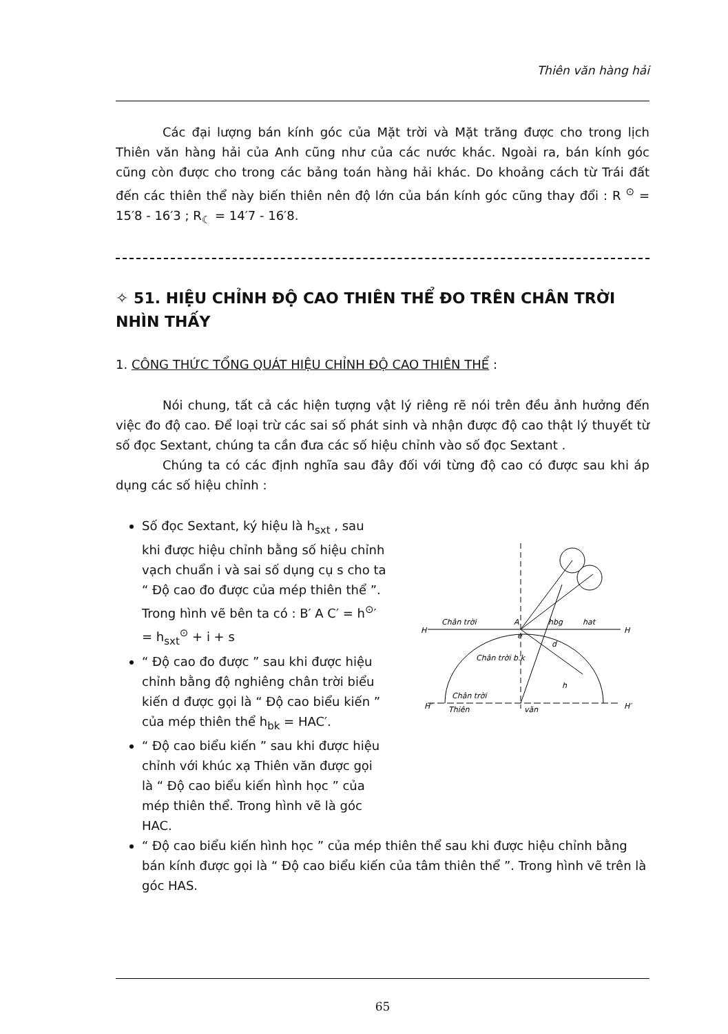Thiên văn hàng hải
Các đại lượng bán kính góc của Mặt trời và Mặt trăng được cho trong lịch Thiên văn hàng hải của Anh cũng như của các nước khác. Ngoài ra, bán kính góc cũng còn được cho trong các bảng toán hàng hải khác. Do khoảng cách từ Trái đất đến các thiên thể này biến thiên nên độ lớn của bán kính góc cũng thay đổi : R <sup>⊙</sup> = 15′8 - 16′3 ; R<sub>☾</sub> = 14′7 - 16′8.
✧ 51. HIỆU CHỈNH ĐỘ CAO THIÊN THỂ ĐO TRÊN CHÂN TRỜI NHÌN THẤY
1. CÔNG THỨC TỔNG QUÁT HIỆU CHỈNH ĐỘ CAO THIÊN THỂ :
Nói chung, tất cả các hiện tượng vật lý riêng rẽ nói trên đều ảnh hưởng đến việc đo độ cao. Để loại trừ các sai số phát sinh và nhận được độ cao thật lý thuyết từ số đọc Sextant, chúng ta cần đưa các số hiệu chỉnh vào số đọc Sextant .
Chúng ta có các định nghĩa sau đây đối với từng độ cao có được sau khi áp dụng các số hiệu chỉnh :
Số đọc Sextant, ký hiệu là h<sub>sxt</sub> , sau khi được hiệu chỉnh bằng số hiệu chỉnh vạch chuẩn i và sai số dụng cụ s cho ta “ Độ cao đo được của mép thiên thể ”. Trong hình vẽ bên ta có : B′ A C′ = h<sup>⊙</sup>′ = h<sub>sxt</sub><sup>⊙</sup> + i + s
“ Độ cao đo được ” sau khi được hiệu chỉnh bằng độ nghiêng chân trời biểu kiến d được gọi là “ Độ cao biểu kiến ” của mép thiên thể h<sub>bk</sub> = HAC′.
“ Độ cao biểu kiến ” sau khi được hiệu chỉnh với khúc xạ Thiên văn được gọi là “ Độ cao biểu kiến hình học ” của mép thiên thể. Trong hình vẽ là góc HAC.
H
Chân trời
A
hbg
hat
H
Chân trời b.k
e
d
Chân trời
Thiên
văn
H′
H′
h
“ Độ cao biểu kiến hình học ” của mép thiên thể sau khi được hiệu chỉnh bằng bán kính được gọi là “ Độ cao biểu kiến của tâm thiên thể ”. Trong hình vẽ trên là góc HAS.
65